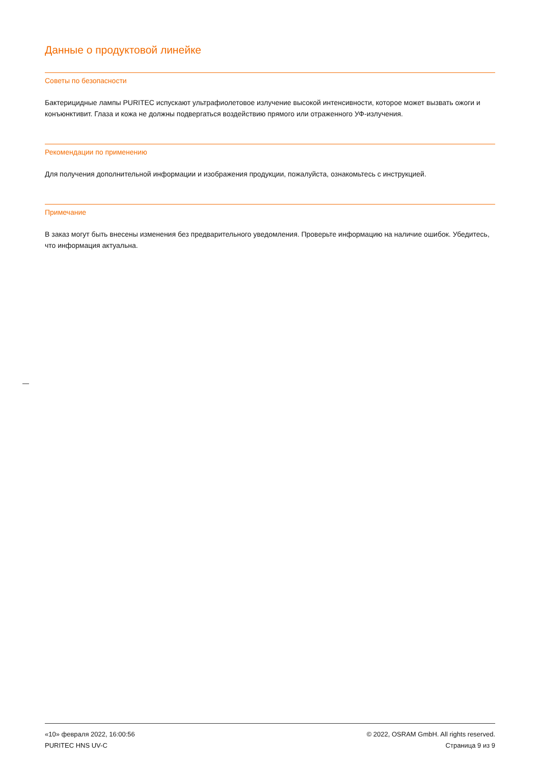Данные о продуктовой линейке
Советы по безопасности
Бактерицидные лампы PURITEC испускают ультрафиолетовое излучение высокой интенсивности, которое может вызвать ожоги и конъюнктивит. Глаза и кожа не должны подвергаться воздействию прямого или отраженного УФ-излучения.
Рекомендации по применению
Для получения дополнительной информации и изображения продукции, пожалуйста, ознакомьтесь с инструкцией.
Примечание
В заказ могут быть внесены изменения без предварительного уведомления. Проверьте информацию на наличие ошибок. Убедитесь, что информация актуальна.
«10» февраля 2022, 16:00:56
PURITEC HNS UV-C
© 2022, OSRAM GmbH. All rights reserved.
Страница 9 из 9